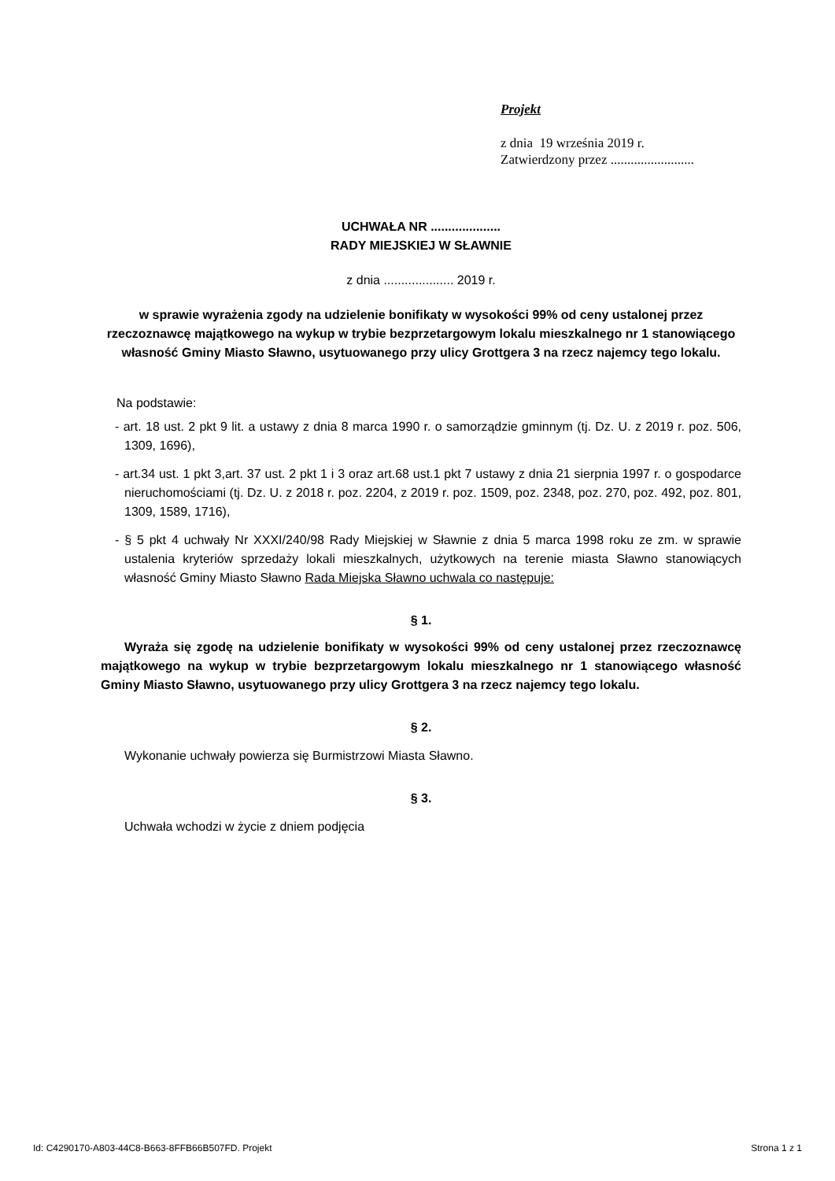Projekt
z dnia 19 września 2019 r.
Zatwierdzony przez .........................
UCHWAŁA NR ....................
RADY MIEJSKIEJ W SŁAWNIE
z dnia .................... 2019 r.
w sprawie wyrażenia zgody na udzielenie bonifikaty w wysokości 99% od ceny ustalonej przez rzeczoznawcę majątkowego na wykup w trybie bezprzetargowym lokalu mieszkalnego nr 1 stanowiącego własność Gminy Miasto Sławno, usytuowanego przy ulicy Grottgera 3 na rzecz najemcy tego lokalu.
Na podstawie:
- art. 18 ust. 2 pkt 9 lit. a ustawy z dnia 8 marca 1990 r. o samorządzie gminnym (tj. Dz. U. z 2019 r. poz. 506, 1309, 1696),
- art.34 ust. 1 pkt 3,art. 37 ust. 2 pkt 1 i 3 oraz art.68 ust.1 pkt 7 ustawy z dnia 21 sierpnia 1997 r. o gospodarce nieruchomościami (tj. Dz. U. z 2018 r. poz. 2204, z 2019 r. poz. 1509, poz. 2348, poz. 270, poz. 492, poz. 801, 1309, 1589, 1716),
- § 5 pkt 4 uchwały Nr XXXI/240/98 Rady Miejskiej w Sławnie z dnia 5 marca 1998 roku ze zm. w sprawie ustalenia kryteriów sprzedaży lokali mieszkalnych, użytkowych na terenie miasta Sławno stanowiących własność Gminy Miasto Sławno Rada Miejska Sławno uchwala co następuje:
§ 1.
Wyraża się zgodę na udzielenie bonifikaty w wysokości 99% od ceny ustalonej przez rzeczoznawcę majątkowego na wykup w trybie bezprzetargowym lokalu mieszkalnego nr 1 stanowiącego własność Gminy Miasto Sławno, usytuowanego przy ulicy Grottgera 3 na rzecz najemcy tego lokalu.
§ 2.
Wykonanie uchwały powierza się Burmistrzowi Miasta Sławno.
§ 3.
Uchwała wchodzi w życie z dniem podjęcia
Id: C4290170-A803-44C8-B663-8FFB66B507FD. Projekt Strona 1 z 1